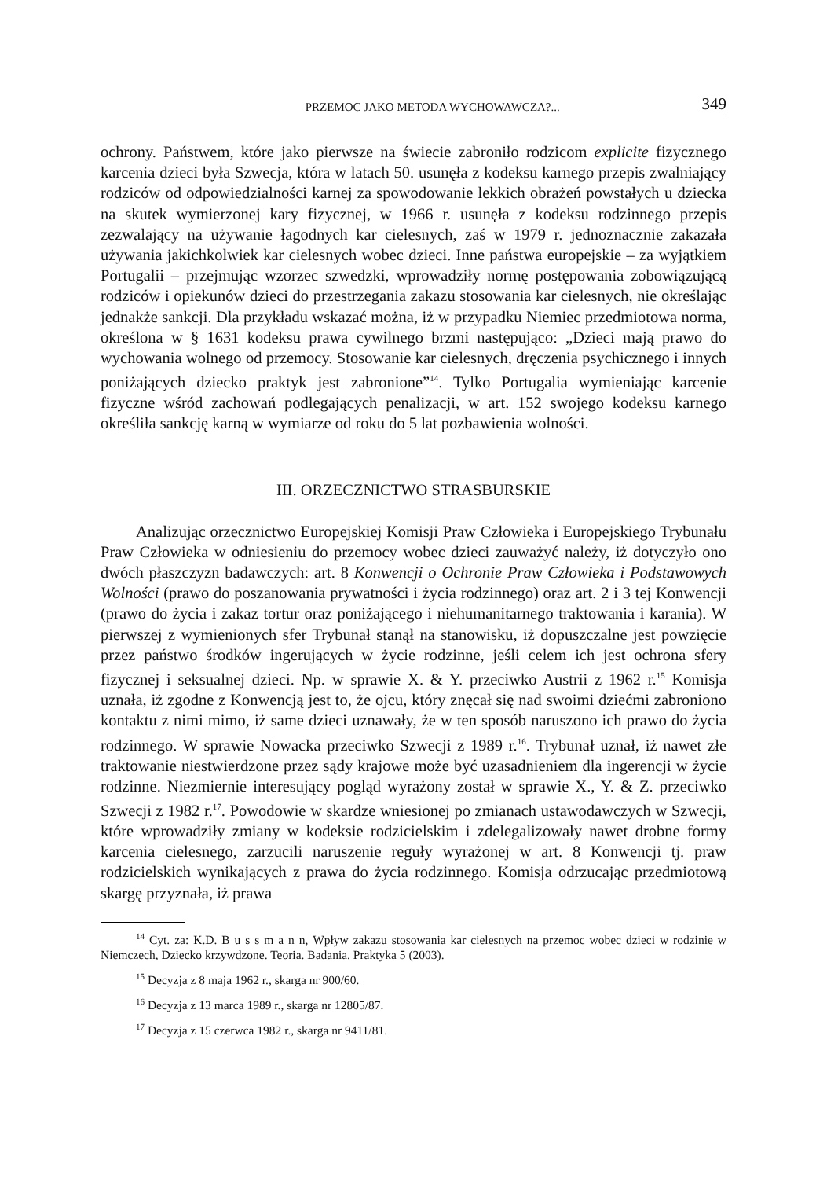PRZEMOC JAKO METODA WYCHOWAWCZA?... 349
ochrony. Państwem, które jako pierwsze na świecie zabroniło rodzicom explicite fizycznego karcenia dzieci była Szwecja, która w latach 50. usunęła z kodeksu karnego przepis zwalniający rodziców od odpowiedzialności karnej za spowodowanie lekkich obrażeń powstałych u dziecka na skutek wymierzonej kary fizycznej, w 1966 r. usunęła z kodeksu rodzinnego przepis zezwalający na używanie łagodnych kar cielesnych, zaś w 1979 r. jednoznacznie zakazała używania jakichkolwiek kar cielesnych wobec dzieci. Inne państwa europejskie – za wyjątkiem Portugalii – przejmując wzorzec szwedzki, wprowadziły normę postępowania zobowiązującą rodziców i opiekunów dzieci do przestrzegania zakazu stosowania kar cielesnych, nie określając jednakże sankcji. Dla przykładu wskazać można, iż w przypadku Niemiec przedmiotowa norma, określona w § 1631 kodeksu prawa cywilnego brzmi następująco: „Dzieci mają prawo do wychowania wolnego od przemocy. Stosowanie kar cielesnych, dręczenia psychicznego i innych poniżających dziecko praktyk jest zabronione”<sup>14</sup>. Tylko Portugalia wymieniając karcenie fizyczne wśród zachowań podlegających penalizacji, w art. 152 swojego kodeksu karnego określiła sankcję karną w wymiarze od roku do 5 lat pozbawienia wolności.
III. ORZECZNICTWO STRASBURSKIE
Analizując orzecznictwo Europejskiej Komisji Praw Człowieka i Europejskiego Trybunału Praw Człowieka w odniesieniu do przemocy wobec dzieci zauważyć należy, iż dotyczyło ono dwóch płaszczyzn badawczych: art. 8 Konwencji o Ochronie Praw Człowieka i Podstawowych Wolności (prawo do poszanowania prywatności i życia rodzinnego) oraz art. 2 i 3 tej Konwencji (prawo do życia i zakaz tortur oraz poniżającego i niehumanitarnego traktowania i karania). W pierwszej z wymienionych sfer Trybunał stanął na stanowisku, iż dopuszczalne jest powzięcie przez państwo środków ingerujących w życie rodzinne, jeśli celem ich jest ochrona sfery fizycznej i seksualnej dzieci. Np. w sprawie X. & Y. przeciwko Austrii z 1962 r.<sup>15</sup> Komisja uznała, iż zgodne z Konwencją jest to, że ojcu, który znęcał się nad swoimi dziećmi zabroniono kontaktu z nimi mimo, iż same dzieci uznawały, że w ten sposób naruszono ich prawo do życia rodzinnego. W sprawie Nowacka przeciwko Szwecji z 1989 r.<sup>16</sup>. Trybunał uznał, iż nawet złe traktowanie niestwierdzone przez sądy krajowe może być uzasadnieniem dla ingerencji w życie rodzinne. Niezmiernie interesujący pogląd wyrażony został w sprawie X., Y. & Z. przeciwko Szwecji z 1982 r.<sup>17</sup>. Powodowie w skardze wniesionej po zmianach ustawodawczych w Szwecji, które wprowadziły zmiany w kodeksie rodzicielskim i zdelegalizowały nawet drobne formy karcenia cielesnego, zarzucili naruszenie reguły wyrażonej w art. 8 Konwencji tj. praw rodzicielskich wynikających z prawa do życia rodzinnego. Komisja odrzucając przedmiotową skargę przyznała, iż prawa
<sup>14</sup> Cyt. za: K.D. B u s s m a n n, Wpływ zakazu stosowania kar cielesnych na przemoc wobec dzieci w rodzinie w Niemczech, Dziecko krzywdzone. Teoria. Badania. Praktyka 5 (2003).
<sup>15</sup> Decyzja z 8 maja 1962 r., skarga nr 900/60.
<sup>16</sup> Decyzja z 13 marca 1989 r., skarga nr 12805/87.
<sup>17</sup> Decyzja z 15 czerwca 1982 r., skarga nr 9411/81.